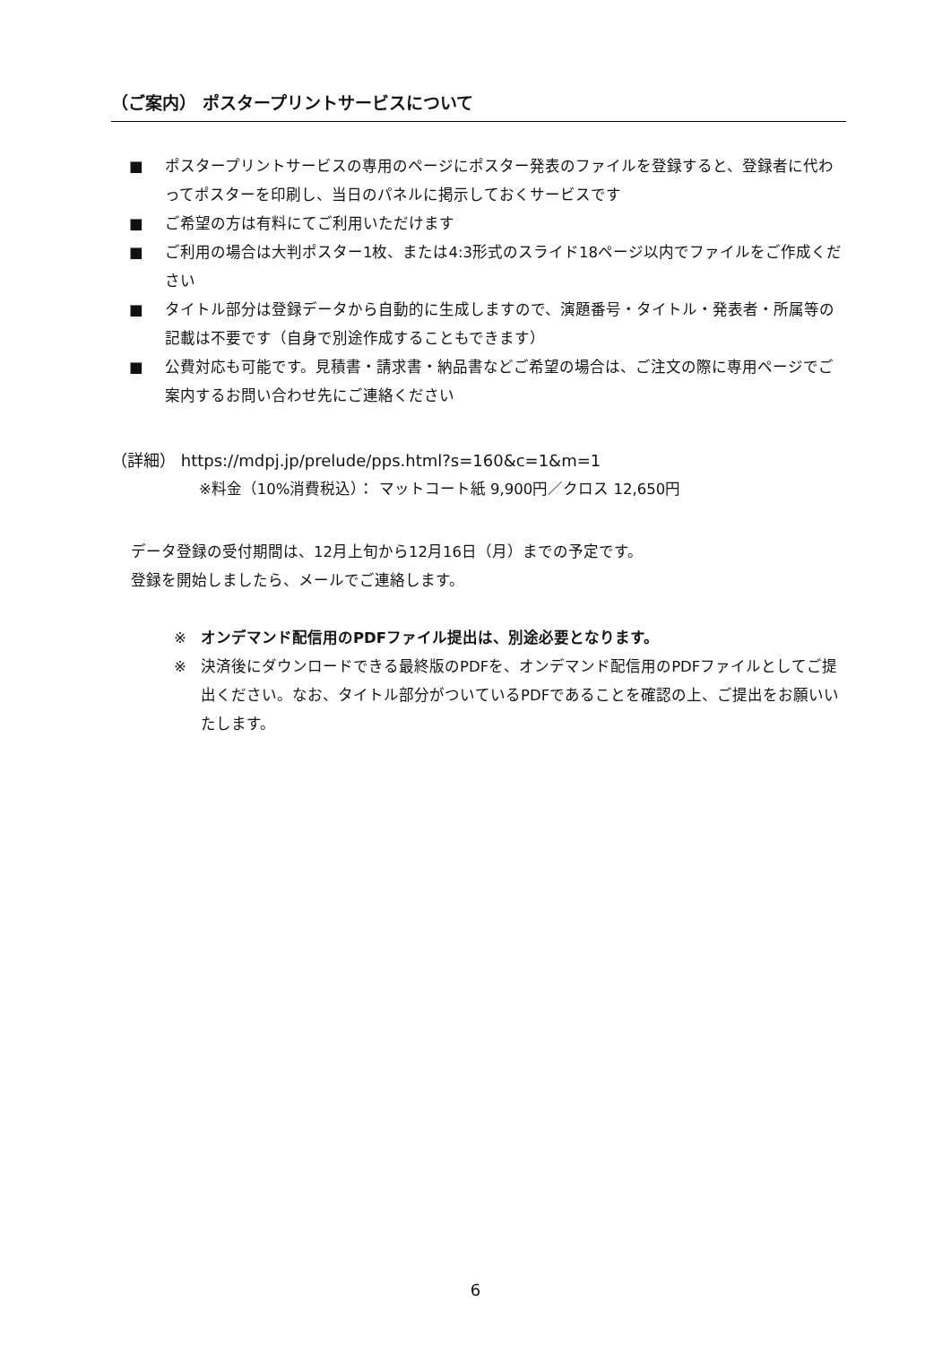（ご案内） ポスタープリントサービスについて
■ ポスタープリントサービスの専用のページにポスター発表のファイルを登録すると、登録者に代わってポスターを印刷し、当日のパネルに掲示しておくサービスです
■ ご希望の方は有料にてご利用いただけます
■ ご利用の場合は大判ポスター1枚、または4:3形式のスライド18ページ以内でファイルをご作成ください
■ タイトル部分は登録データから自動的に生成しますので、演題番号・タイトル・発表者・所属等の記載は不要です（自身で別途作成することもできます）
■ 公費対応も可能です。見積書・請求書・納品書などご希望の場合は、ご注文の際に専用ページでご案内するお問い合わせ先にご連絡ください
（詳細） https://mdpj.jp/prelude/pps.html?s=160&c=1&m=1
※料金（10%消費税込）： マットコート紙 9,900円／クロス 12,650円
データ登録の受付期間は、12月上旬から12月16日（月）までの予定です。
登録を開始しましたら、メールでご連絡します。
※ オンデマンド配信用のPDFファイル提出は、別途必要となります。
※ 決済後にダウンロードできる最終版のPDFを、オンデマンド配信用のPDFファイルとしてご提出ください。なお、タイトル部分がついているPDFであることを確認の上、ご提出をお願いいたします。
6